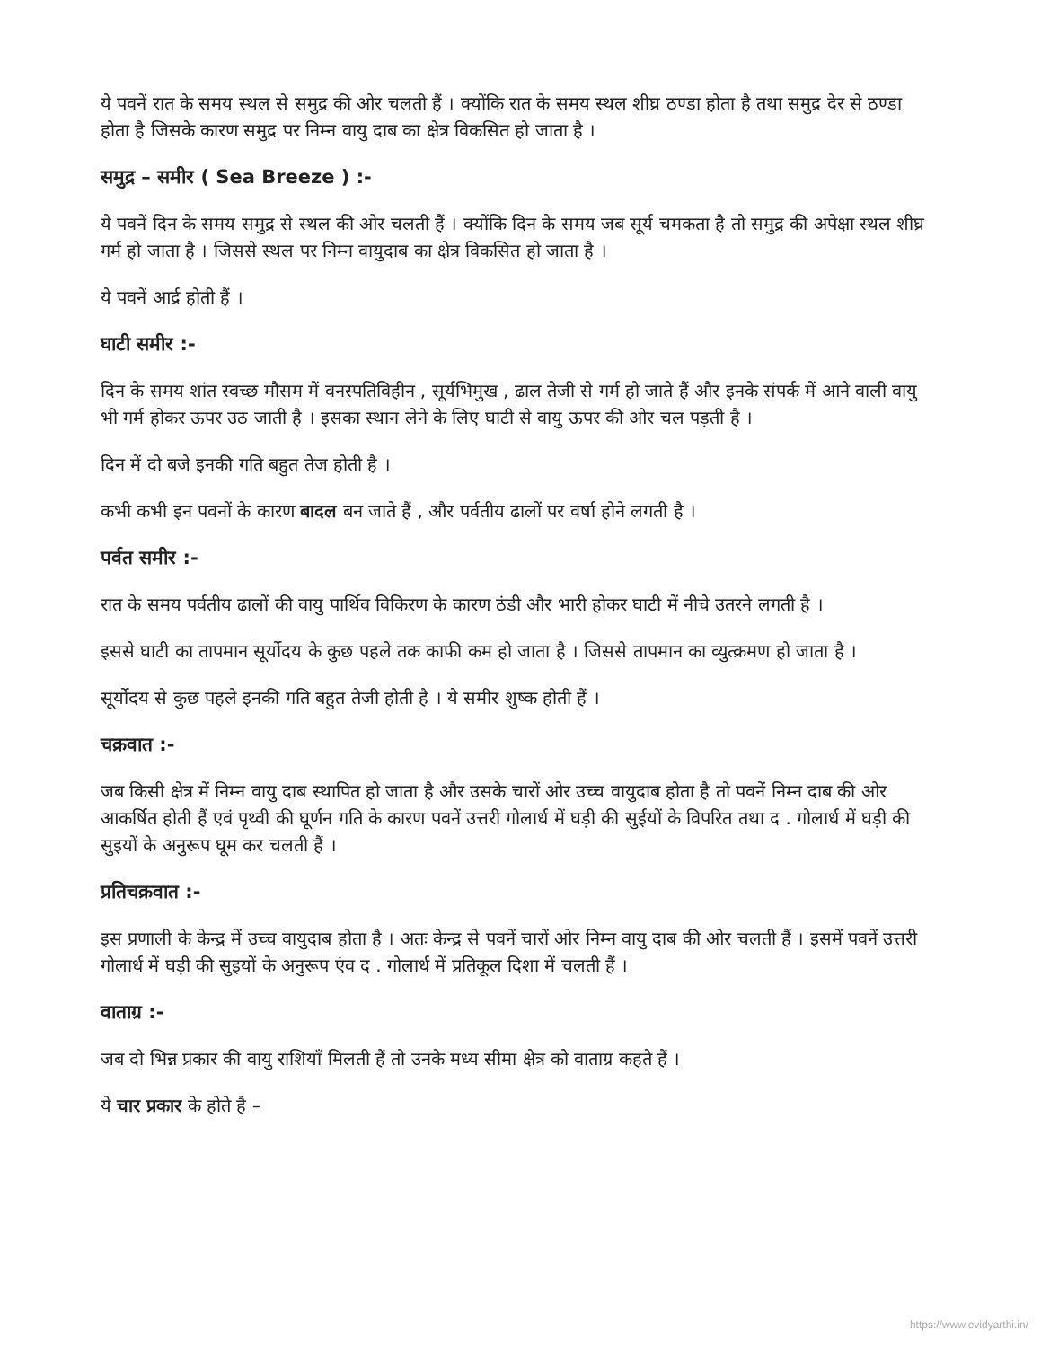ये पवनें रात के समय स्थल से समुद्र की ओर चलती हैं । क्योंकि रात के समय स्थल शीघ्र ठण्डा होता है तथा समुद्र देर से ठण्डा होता है जिसके कारण समुद्र पर निम्न वायु दाब का क्षेत्र विकसित हो जाता है ।
समुद्र – समीर ( Sea Breeze ) :-
ये पवनें दिन के समय समुद्र से स्थल की ओर चलती हैं । क्योंकि दिन के समय जब सूर्य चमकता है तो समुद्र की अपेक्षा स्थल शीघ्र गर्म हो जाता है । जिससे स्थल पर निम्न वायुदाब का क्षेत्र विकसित हो जाता है ।
ये पवनें आर्द्र होती हैं ।
घाटी समीर :-
दिन के समय शांत स्वच्छ मौसम में वनस्पतिविहीन , सूर्यभिमुख , ढाल तेजी से गर्म हो जाते हैं और इनके संपर्क में आने वाली वायु भी गर्म होकर ऊपर उठ जाती है । इसका स्थान लेने के लिए घाटी से वायु ऊपर की ओर चल पड़ती है ।
दिन में दो बजे इनकी गति बहुत तेज होती है ।
कभी कभी इन पवनों के कारण बादल बन जाते हैं , और पर्वतीय ढालों पर वर्षा होने लगती है ।
पर्वत समीर :-
रात के समय पर्वतीय ढालों की वायु पार्थिव विकिरण के कारण ठंडी और भारी होकर घाटी में नीचे उतरने लगती है ।
इससे घाटी का तापमान सूर्योदय के कुछ पहले तक काफी कम हो जाता है । जिससे तापमान का व्युत्क्रमण हो जाता है ।
सूर्योदय से कुछ पहले इनकी गति बहुत तेजी होती है । ये समीर शुष्क होती हैं ।
चक्रवात :-
जब किसी क्षेत्र में निम्न वायु दाब स्थापित हो जाता है और उसके चारों ओर उच्च वायुदाब होता है तो पवनें निम्न दाब की ओर आकर्षित होती हैं एवं पृथ्वी की घूर्णन गति के कारण पवनें उत्तरी गोलार्ध में घड़ी की सुईयों के विपरित तथा द . गोलार्ध में घड़ी की सुइयों के अनुरूप घूम कर चलती हैं ।
प्रतिचक्रवात :-
इस प्रणाली के केन्द्र में उच्च वायुदाब होता है । अतः केन्द्र से पवनें चारों ओर निम्न वायु दाब की ओर चलती हैं । इसमें पवनें उत्तरी गोलार्ध में घड़ी की सुइयों के अनुरूप एंव द . गोलार्ध में प्रतिकूल दिशा में चलती हैं ।
वाताग्र :-
जब दो भिन्न प्रकार की वायु राशियाँ मिलती हैं तो उनके मध्य सीमा क्षेत्र को वाताग्र कहते हैं ।
ये चार प्रकार के होते है –
https://www.evidyarthi.in/